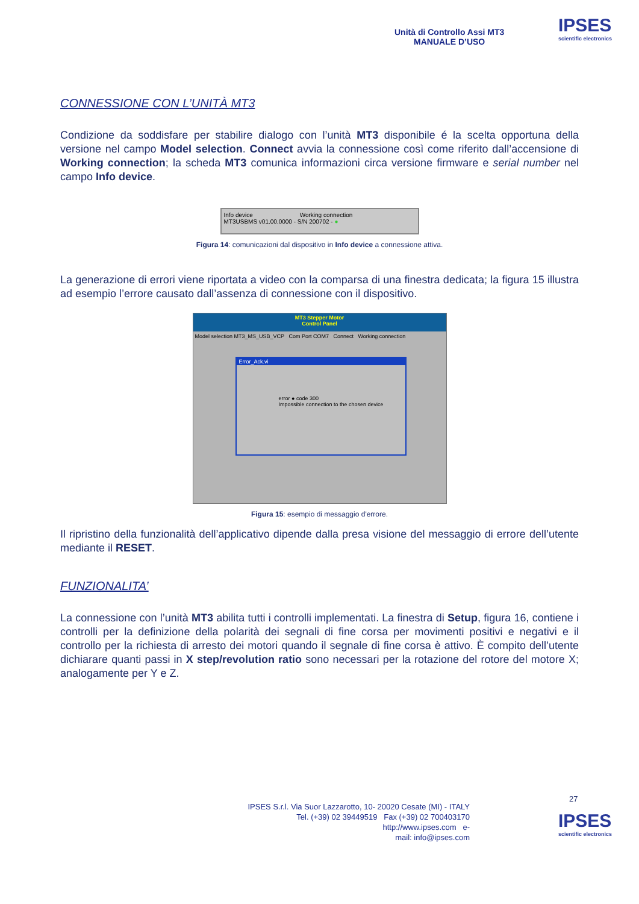Unità di Controllo Assi MT3
MANUALE D’USO
IPSES
scientific electronics
CONNESSIONE CON L’UNITÀ MT3
Condizione da soddisfare per stabilire dialogo con l’unità MT3 disponibile é la scelta opportuna della versione nel campo Model selection. Connect avvia la connessione così come riferito dall’accensione di Working connection; la scheda MT3 comunica informazioni circa versione firmware e serial number nel campo Info device.
Info device Working connection
MT3USBMS v01.00.0000 - S/N 200702 - ●
Figura 14: comunicazioni dal dispositivo in Info device a connessione attiva.
La generazione di errori viene riportata a video con la comparsa di una finestra dedicata; la figura 15 illustra ad esempio l’errore causato dall’assenza di connessione con il dispositivo.
MT3 Stepper Motor
Control Panel
Model selection MT3_MS_USB_VCP Com Port COM7 Connect Working connection
Error_Ack.vi
error ● code 300
Impossible connection to the chosen device
Figura 15: esempio di messaggio d'errore.
Il ripristino della funzionalità dell’applicativo dipende dalla presa visione del messaggio di errore dell’utente mediante il RESET.
FUNZIONALITA’
La connessione con l’unità MT3 abilita tutti i controlli implementati. La finestra di Setup, figura 16, contiene i controlli per la definizione della polarità dei segnali di fine corsa per movimenti positivi e negativi e il controllo per la richiesta di arresto dei motori quando il segnale di fine corsa è attivo. È compito dell’utente dichiarare quanti passi in X step/revolution ratio sono necessari per la rotazione del rotore del motore X; analogamente per Y e Z.
27
IPSES S.r.l. Via Suor Lazzarotto, 10- 20020 Cesate (MI) - ITALY
Tel. (+39) 02 39449519 Fax (+39) 02 700403170
http://www.ipses.com e-
mail: info@ipses.com
IPSES
scientific electronics